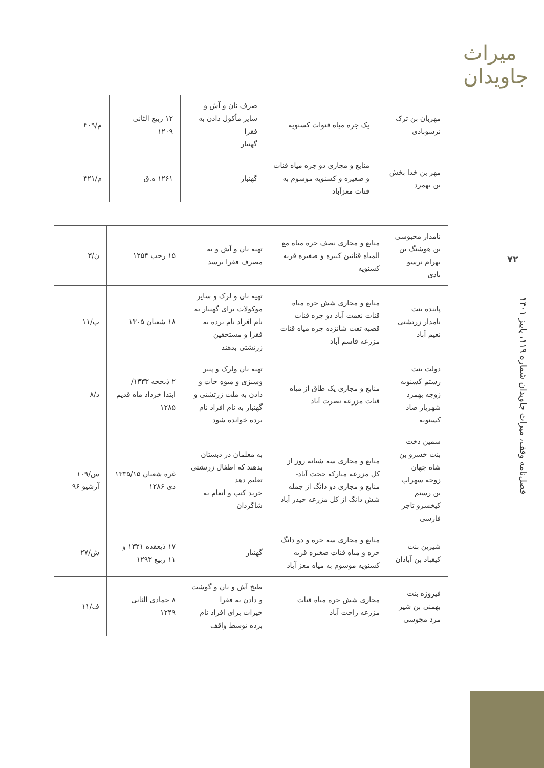میراث جاویدان
۷۲
فصل‌نامه وقف، میراث جاویدان شماره ۱۱۹، پاییز ۱۴۰۱
| مهربان بن ترک نرسوبادی | یک جره میاه قنوات کسنویه | صرف نان و آش و سایر مأکول دادن به فقرا گهنبار | ۱۲ ربیع الثانی ۱۲۰۹ | م/۴۰۹ |
| مهر بن خدا بخش بن بهمرد | منابع و مجاری دو جره میاه قنات و صغیره و کسنویه موسوم به قنات معزآباد | گهنبار | ۱۲۶۱ ه.ق | م/۴۲۱ |
| نامدار محبوسی بن هوشنگ بن بهرام نرسو بادی | منابع و مجاری نصف جره میاه مع المیاه قناتین کبیره و صغیره قریه کسنویه | تهیه نان و آش و به مصرف فقرا برسد | ۱۵ رجب ۱۲۵۴ | ن/۳ |
| پاینده بنت نامدار زرتشتی نعیم آباد | منابع و مجاری شش جره میاه قنات نعمت آباد دو جره قنات قصبه تفت شانزده جره میاه قنات مزرعه قاسم آباد | تهیه نان و لرک و سایر موکولات برای گهنبار به نام افراد نام برده به فقرا و مستحقین زرتشتی بدهند | ۱۸ شعبان ۱۳۰۵ | پ/۱۱ |
| دولت بنت رستم کسنویه زوجه بهمرد شهریار صاد کسنویه | منابع و مجاری یک طاق از میاه قنات مزرعه نصرت آباد | تهیه نان ولرک و پنیر وسبزی و میوه جات و دادن به ملت زرتشتی و گهنبار به نام افراد نام برده خوانده شود | ۲ ذیحجه ۱۳۳۳/ ابتدا خرداد ماه قدیم ۱۲۸۵ | د/۸ |
| سمین دخت بنت خسرو بن شاه جهان زوجه سهراب بن رستم کیخسرو تاجر فارسی | منابع و مجاری سه شبانه روز از کل مزرعه مبارکه حجت آباد- منابع و مجاری دو دانگ از جمله شش دانگ از کل مزرعه حیدر آباد | به معلمان در دبستان بدهند که اطفال زرتشتی تعلیم دهد خرید کتب و انعام به شاگردان | غره شعبان ۱۳۳۵/۱۵ دی ۱۲۸۶ | س/۱۰۹ آرشیو ۹۶ |
| شیرین بنت کیقباد بن آبادان | منابع و مجاری سه جره و دو دانگ جره و میاه قنات صغیره قریه کسنویه موسوم به میاه معز آباد | گهنبار | ۱۷ ذیعقده ۱۳۲۱ و ۱۱ ربیع ۱۲۹۳ | ش/۲۷ |
| فیروزه بنت بهمنی بن شیر مرد مجوسی | مجاری شش جره میاه قنات مزرعه راحت آباد | طبخ آش و نان و گوشت و دادن به فقرا خیرات برای افراد نام برده توسط واقف | ۸ جمادی الثانی ۱۲۴۹ | ف/۱۱ |